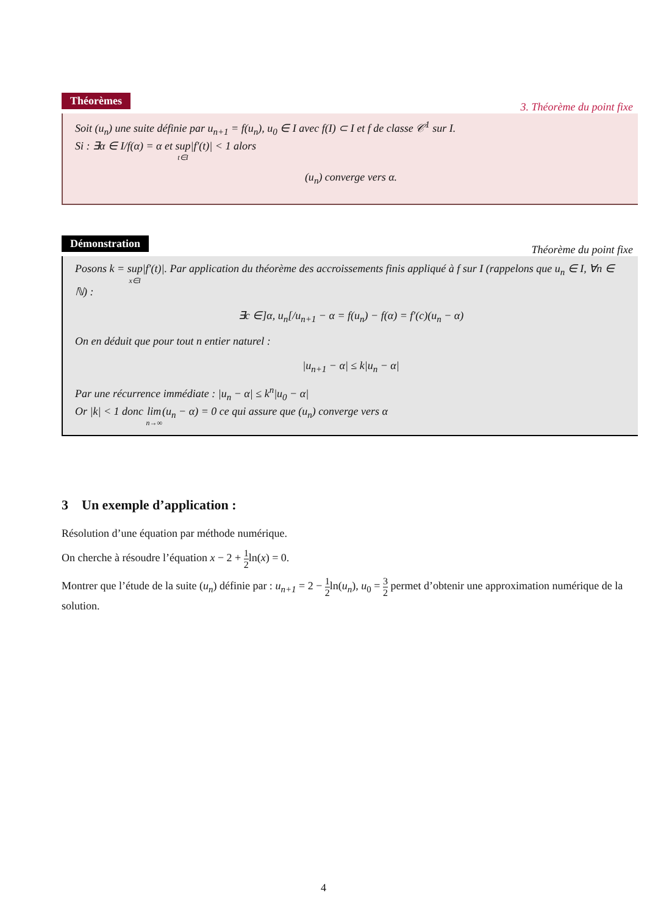Théorèmes
3. Théorème du point fixe
Soit (u<sub>n</sub>) une suite définie par u<sub>n+1</sub> = f(u<sub>n</sub>), u<sub>0</sub> ∈ I avec f(I) ⊂ I et f de classe 𝒞<sup>1</sup> sur I.
Si : ∃α ∈ I/f(α) = α et sup t∈I|f′(t)| < 1 alors
(u<sub>n</sub>) converge vers α.
Démonstration
Théorème du point fixe
Posons k = sup x∈I|f′(t)|. Par application du théorème des accroissements finis appliqué à f sur I (rappelons que u<sub>n</sub> ∈ I, ∀n ∈ ℕ) :
∃c ∈]α, u<sub>n</sub>[/u<sub>n+1</sub> − α = f(u<sub>n</sub>) − f(α) = f′(c)(u<sub>n</sub> − α)
On en déduit que pour tout n entier naturel :
|u<sub>n+1</sub> − α| ≤ k|u<sub>n</sub> − α|
Par une récurrence immédiate : |u<sub>n</sub> − α| ≤ k<sup>n</sup>|u<sub>0</sub> − α|
Or |k| < 1 donc lim n→∞(u<sub>n</sub> − α) = 0 ce qui assure que (u<sub>n</sub>) converge vers α
3 Un exemple d’application :
Résolution d’une équation par méthode numérique.
On cherche à résoudre l’équation x − 2 + 1 2ln(x) = 0.
Montrer que l’étude de la suite (u<sub>n</sub>) définie par : u<sub>n+1</sub> = 2 − 1 2ln(u<sub>n</sub>), u<sub>0</sub> = 3 2 permet d’obtenir une approximation numérique de la solution.
4